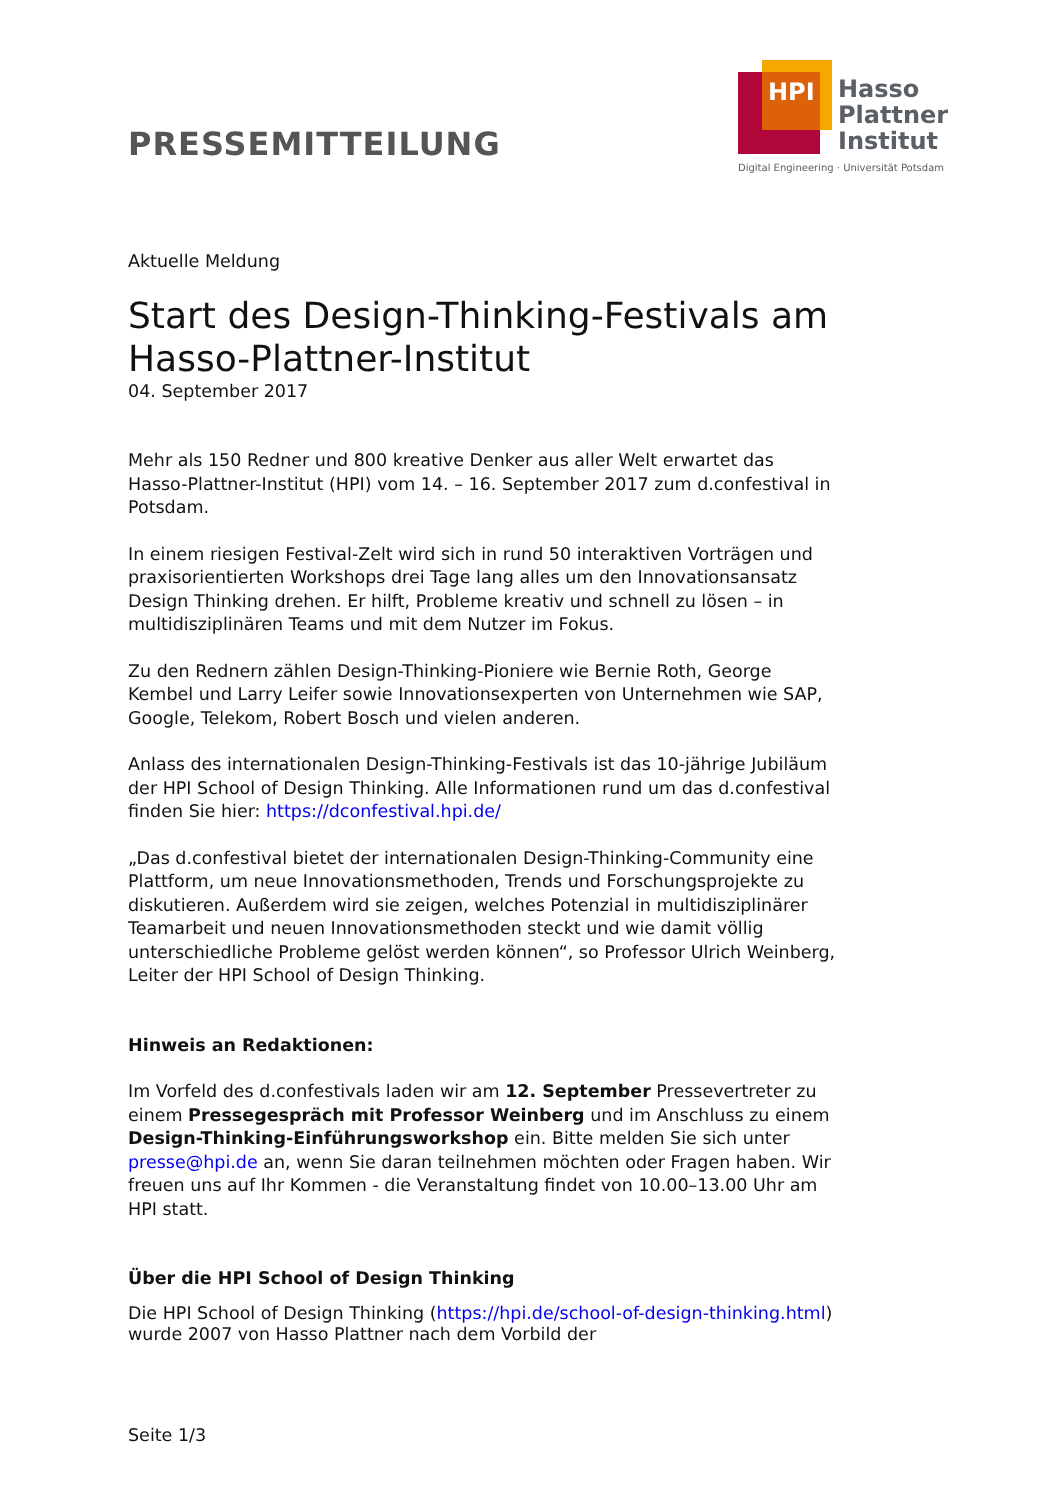PRESSEMITTEILUNG
HPI
Hasso
Plattner
Institut
Digital Engineering · Universität Potsdam
Aktuelle Meldung
Start des Design-Thinking-Festivals am Hasso-Plattner-Institut
04. September 2017
Mehr als 150 Redner und 800 kreative Denker aus aller Welt erwartet das Hasso-Plattner-Institut (HPI) vom 14. – 16. September 2017 zum d.confestival in Potsdam.
In einem riesigen Festival-Zelt wird sich in rund 50 interaktiven Vorträgen und praxisorientierten Workshops drei Tage lang alles um den Innovationsansatz Design Thinking drehen. Er hilft, Probleme kreativ und schnell zu lösen – in multidisziplinären Teams und mit dem Nutzer im Fokus.
Zu den Rednern zählen Design-Thinking-Pioniere wie Bernie Roth, George Kembel und Larry Leifer sowie Innovationsexperten von Unternehmen wie SAP, Google, Telekom, Robert Bosch und vielen anderen.
Anlass des internationalen Design-Thinking-Festivals ist das 10-jährige Jubiläum der HPI School of Design Thinking. Alle Informationen rund um das d.confestival finden Sie hier: https://dconfestival.hpi.de/
„Das d.confestival bietet der internationalen Design-Thinking-Community eine Plattform, um neue Innovationsmethoden, Trends und Forschungsprojekte zu diskutieren. Außerdem wird sie zeigen, welches Potenzial in multidisziplinärer Teamarbeit und neuen Innovationsmethoden steckt und wie damit völlig unterschiedliche Probleme gelöst werden können“, so Professor Ulrich Weinberg, Leiter der HPI School of Design Thinking.
Hinweis an Redaktionen:
Im Vorfeld des d.confestivals laden wir am 12. September Pressevertreter zu einem Pressegespräch mit Professor Weinberg und im Anschluss zu einem Design-Thinking-Einführungsworkshop ein. Bitte melden Sie sich unter presse@hpi.de an, wenn Sie daran teilnehmen möchten oder Fragen haben. Wir freuen uns auf Ihr Kommen - die Veranstaltung findet von 10.00–13.00 Uhr am HPI statt.
Über die HPI School of Design Thinking
Die HPI School of Design Thinking (https://hpi.de/school-of-design-thinking.html) wurde 2007 von Hasso Plattner nach dem Vorbild der
Seite 1/3